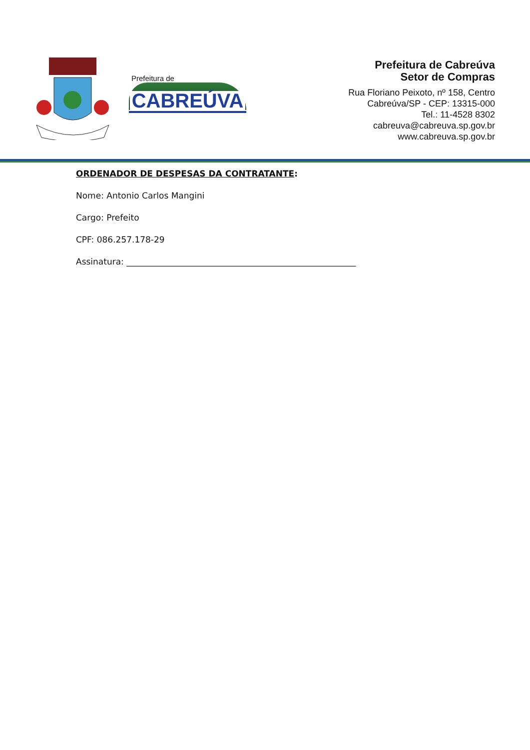Prefeitura de
CABREÚVA
Prefeitura de Cabreúva
Setor de Compras
Rua Floriano Peixoto, nº 158, Centro
Cabreúva/SP - CEP: 13315-000
Tel.: 11-4528 8302
cabreuva@cabreuva.sp.gov.br
www.cabreuva.sp.gov.br
ORDENADOR DE DESPESAS DA CONTRATANTE:
Nome: Antonio Carlos Mangini
Cargo: Prefeito
CPF: 086.257.178-29
Assinatura: ______________________________________________________